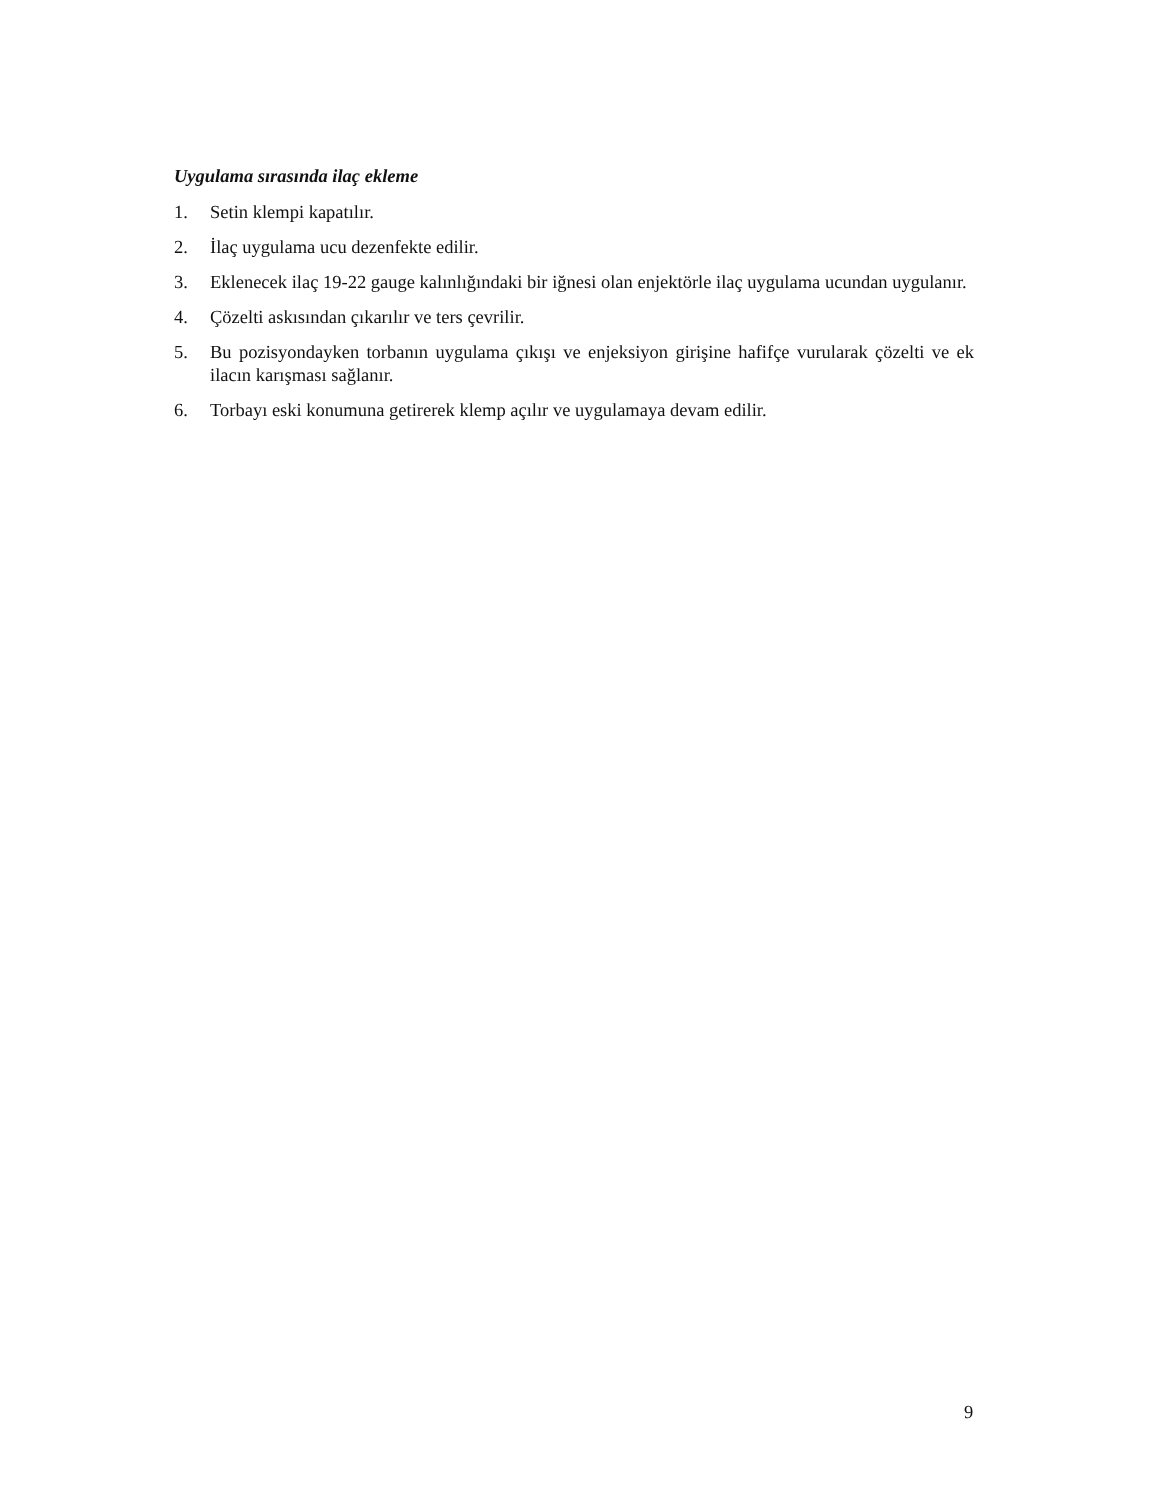Uygulama sırasında ilaç ekleme
1. Setin klempi kapatılır.
2. İlaç uygulama ucu dezenfekte edilir.
3. Eklenecek ilaç 19-22 gauge kalınlığındaki bir iğnesi olan enjektörle ilaç uygulama ucundan uygulanır.
4. Çözelti askısından çıkarılır ve ters çevrilir.
5. Bu pozisyondayken torbanın uygulama çıkışı ve enjeksiyon girişine hafifçe vurularak çözelti ve ek ilacın karışması sağlanır.
6. Torbayı eski konumuna getirerek klemp açılır ve uygulamaya devam edilir.
9